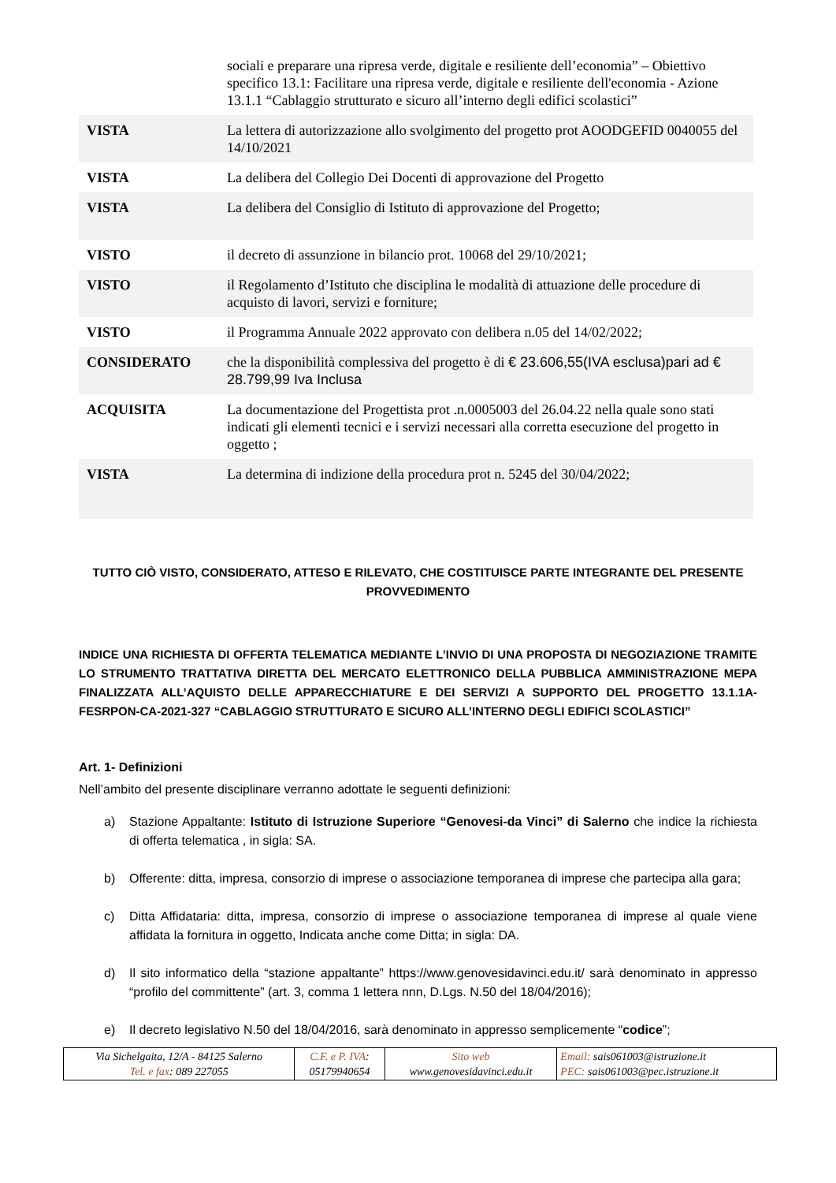| | sociali e preparare una ripresa verde, digitale e resiliente dell’economia” – Obiettivo specifico 13.1: Facilitare una ripresa verde, digitale e resiliente dell'economia - Azione 13.1.1 “Cablaggio strutturato e sicuro all’interno degli edifici scolastici” |
| VISTA | La lettera di autorizzazione allo svolgimento del progetto prot AOODGEFID 0040055 del 14/10/2021 |
| VISTA | La delibera del Collegio Dei Docenti di approvazione del Progetto |
| VISTA | La delibera del Consiglio di Istituto di approvazione del Progetto; |
| VISTO | il decreto di assunzione in bilancio prot. 10068 del 29/10/2021; |
| VISTO | il Regolamento d’Istituto che disciplina le modalità di attuazione delle procedure di acquisto di lavori, servizi e forniture; |
| VISTO | il Programma Annuale 2022 approvato con delibera n.05 del 14/02/2022; |
| CONSIDERATO | che la disponibilità complessiva del progetto è di € 23.606,55(IVA esclusa)pari ad € 28.799,99 Iva Inclusa |
| ACQUISITA | La documentazione del Progettista prot .n.0005003 del 26.04.22 nella quale sono stati indicati gli elementi tecnici e i servizi necessari alla corretta esecuzione del progetto in oggetto ; |
| VISTA | La determina di indizione della procedura prot n. 5245 del 30/04/2022; |
TUTTO CIÒ VISTO, CONSIDERATO, ATTESO E RILEVATO, CHE COSTITUISCE PARTE INTEGRANTE DEL PRESENTE PROVVEDIMENTO
INDICE UNA RICHIESTA DI OFFERTA TELEMATICA MEDIANTE L’INVIO DI UNA PROPOSTA DI NEGOZIAZIONE TRAMITE LO STRUMENTO TRATTATIVA DIRETTA DEL MERCATO ELETTRONICO DELLA PUBBLICA AMMINISTRAZIONE MEPA FINALIZZATA ALL’AQUISTO DELLE APPARECCHIATURE E DEI SERVIZI A SUPPORTO DEL PROGETTO 13.1.1A-FESRPON-CA-2021-327 “CABLAGGIO STRUTTURATO E SICURO ALL’INTERNO DEGLI EDIFICI SCOLASTICI”
Art. 1- Definizioni
Nell’ambito del presente disciplinare verranno adottate le seguenti definizioni:
a) Stazione Appaltante: Istituto di Istruzione Superiore “Genovesi-da Vinci” di Salerno che indice la richiesta di offerta telematica , in sigla: SA.
b) Offerente: ditta, impresa, consorzio di imprese o associazione temporanea di imprese che partecipa alla gara;
c) Ditta Affidataria: ditta, impresa, consorzio di imprese o associazione temporanea di imprese al quale viene affidata la fornitura in oggetto, Indicata anche come Ditta; in sigla: DA.
d) Il sito informatico della “stazione appaltante” https://www.genovesidavinci.edu.it/ sarà denominato in appresso “profilo del committente” (art. 3, comma 1 lettera nnn, D.Lgs. N.50 del 18/04/2016);
e) Il decreto legislativo N.50 del 18/04/2016, sarà denominato in appresso semplicemente “codice”;
| Via Sichelgaita, 12/A - 84125 Salerno Tel. e fax : 089 227055 | C.F. e P. IVA : 05179940654 | Sito web www.genovesidavinci.edu.it | Email: sais061003@istruzione.it PEC: sais061003@pec.istruzione.it |